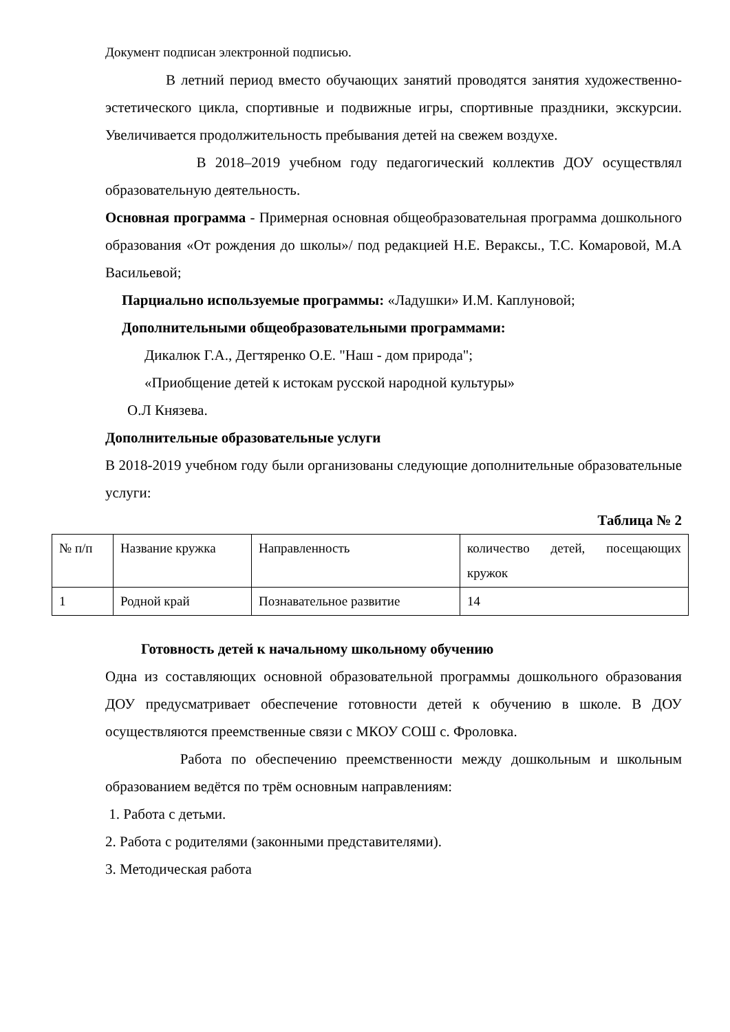Документ подписан электронной подписью.
В летний период вместо обучающих занятий проводятся занятия художественно-эстетического цикла, спортивные и подвижные игры, спортивные праздники, экскурсии. Увеличивается продолжительность пребывания детей на свежем воздухе.
В 2018–2019 учебном году педагогический коллектив ДОУ осуществлял образовательную деятельность.
Основная программа - Примерная основная общеобразовательная программа дошкольного образования «От рождения до школы»/ под редакцией Н.Е. Вераксы., Т.С. Комаровой, М.А Васильевой;
Парциально используемые программы: «Ладушки» И.М. Каплуновой;
Дополнительными общеобразовательными программами:
Дикалюк Г.А., Дегтяренко О.Е. "Наш - дом природа";
«Приобщение детей к истокам русской народной культуры»
О.Л Князева.
Дополнительные образовательные услуги
В 2018-2019 учебном году были организованы следующие дополнительные образовательные услуги:
Таблица № 2
| № п/п | Название кружка | Направленность | количество детей, посещающих кружок |
| 1 | Родной край | Познавательное развитие | 14 |
Готовность детей к начальному школьному обучению
Одна из составляющих основной образовательной программы дошкольного образования ДОУ предусматривает обеспечение готовности детей к обучению в школе. В ДОУ осуществляются преемственные связи с МКОУ СОШ с. Фроловка.
Работа по обеспечению преемственности между дошкольным и школьным образованием ведётся по трём основным направлениям:
1. Работа с детьми.
2. Работа с родителями (законными представителями).
3. Методическая работа